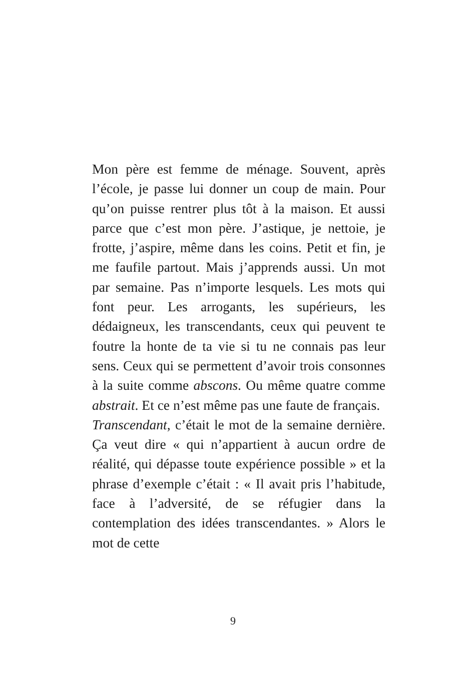Mon père est femme de ménage. Souvent, après l’école, je passe lui donner un coup de main. Pour qu’on puisse rentrer plus tôt à la maison. Et aussi parce que c’est mon père. J’astique, je nettoie, je frotte, j’aspire, même dans les coins. Petit et fin, je me faufile partout. Mais j’apprends aussi. Un mot par semaine. Pas n’importe lesquels. Les mots qui font peur. Les arrogants, les supérieurs, les dédaigneux, les transcendants, ceux qui peuvent te foutre la honte de ta vie si tu ne connais pas leur sens. Ceux qui se permettent d’avoir trois consonnes à la suite comme abscons. Ou même quatre comme abstrait. Et ce n’est même pas une faute de français.
Transcendant, c’était le mot de la semaine dernière. Ça veut dire « qui n’appartient à aucun ordre de réalité, qui dépasse toute expérience possible » et la phrase d’exemple c’était : « Il avait pris l’habitude, face à l’adversité, de se réfugier dans la contemplation des idées transcendantes. » Alors le mot de cette
9